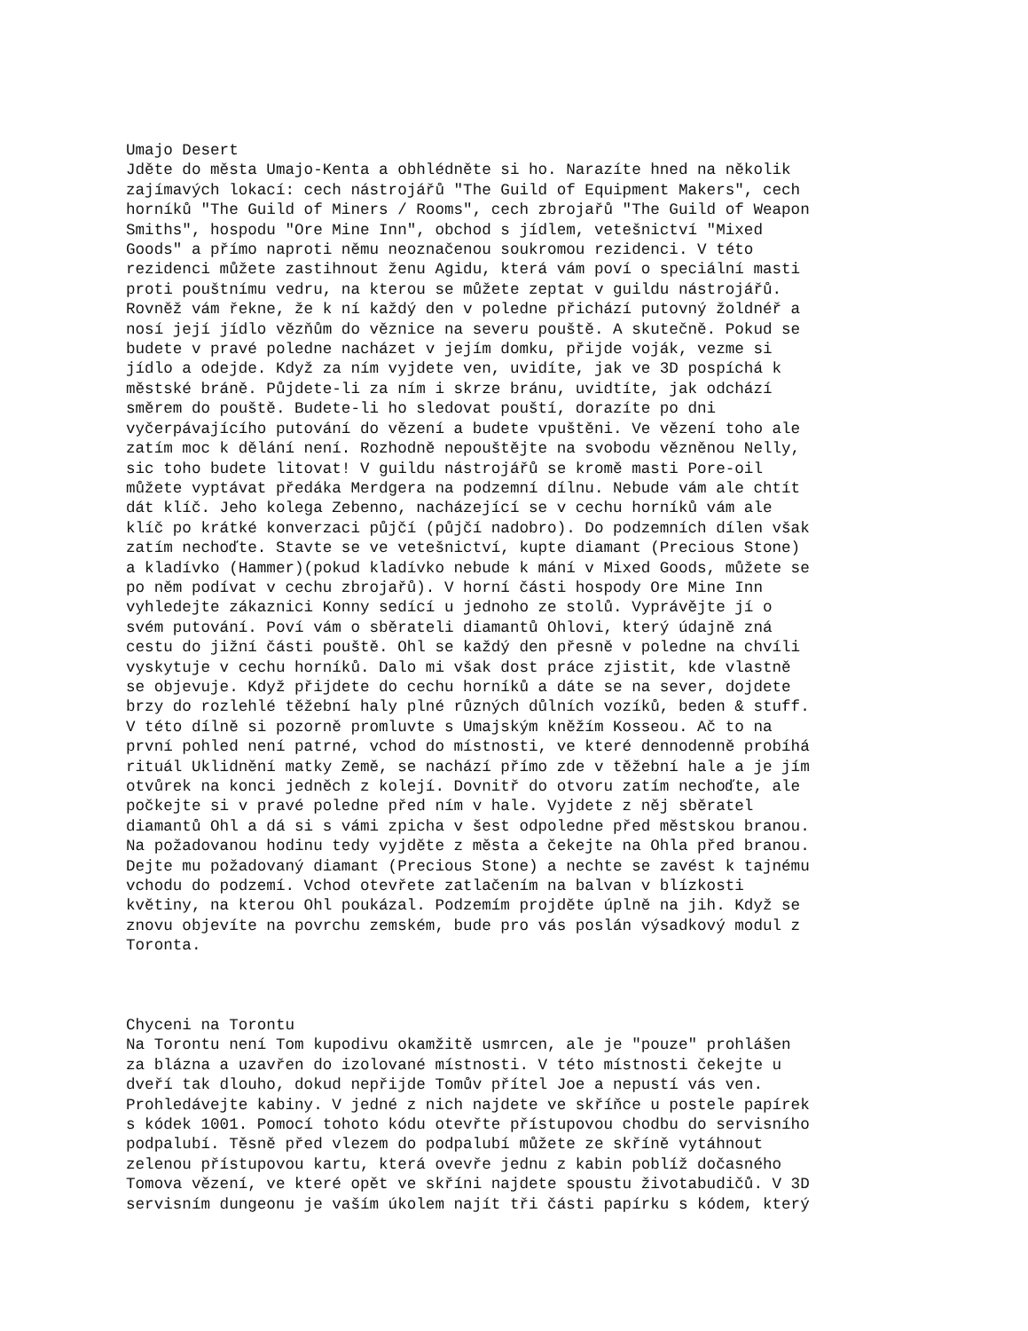Umajo Desert Jděte do města Umajo-Kenta a obhlédněte si ho. Narazíte hned na několik zajímavých lokací: cech nástrojářů "The Guild of Equipment Makers", cech horníků "The Guild of Miners / Rooms", cech zbrojařů "The Guild of Weapon Smiths", hospodu "Ore Mine Inn", obchod s jídlem, vetešnictví "Mixed Goods" a přímo naproti němu neoznačenou soukromou rezidenci. V této rezidenci můžete zastihnout ženu Agidu, která vám poví o speciální masti proti pouštnímu vedru, na kterou se můžete zeptat v guildu nástrojářů. Rovněž vám řekne, že k ní každý den v poledne přichází putovný žoldnéř a nosí její jídlo vězňům do věznice na severu pouště. A skutečně. Pokud se budete v pravé poledne nacházet v jejím domku, přijde voják, vezme si jídlo a odejde. Když za ním vyjdete ven, uvidíte, jak ve 3D pospíchá k městské bráně. Půjdete-li za ním i skrze bránu, uvidtíte, jak odchází směrem do pouště. Budete-li ho sledovat pouští, dorazíte po dni vyčerpávajícího putování do vězení a budete vpuštěni. Ve vězení toho ale zatím moc k dělání není. Rozhodně nepouštějte na svobodu vězněnou Nelly, sic toho budete litovat! V guildu nástrojářů se kromě masti Pore-oil můžete vyptávat předáka Merdgera na podzemní dílnu. Nebude vám ale chtít dát klíč. Jeho kolega Zebenno, nacházející se v cechu horníků vám ale klíč po krátké konverzaci půjčí (půjčí nadobro). Do podzemních dílen však zatím nechoďte. Stavte se ve vetešnictví, kupte diamant (Precious Stone) a kladívko (Hammer)(pokud kladívko nebude k mání v Mixed Goods, můžete se po něm podívat v cechu zbrojařů). V horní části hospody Ore Mine Inn vyhledejte zákaznici Konny sedící u jednoho ze stolů. Vyprávějte jí o svém putování. Poví vám o sběrateli diamantů Ohlovi, který údajně zná cestu do jižní části pouště. Ohl se každý den přesně v poledne na chvíli vyskytuje v cechu horníků. Dalo mi však dost práce zjistit, kde vlastně se objevuje. Když přijdete do cechu horníků a dáte se na sever, dojdete brzy do rozlehlé těžební haly plné různých důlních vozíků, beden & stuff. V této dílně si pozorně promluvte s Umajským kněžím Kosseou. Ač to na první pohled není patrné, vchod do místnosti, ve které dennodenně probíhá rituál Uklidnění matky Země, se nachází přímo zde v těžební hale a je jím otvůrek na konci jedněch z kolejí. Dovnitř do otvoru zatím nechoďte, ale počkejte si v pravé poledne před ním v hale. Vyjdete z něj sběratel diamantů Ohl a dá si s vámi zpicha v šest odpoledne před městskou branou. Na požadovanou hodinu tedy vyjděte z města a čekejte na Ohla před branou. Dejte mu požadovaný diamant (Precious Stone) a nechte se zavést k tajnému vchodu do podzemí. Vchod otevřete zatlačením na balvan v blízkosti květiny, na kterou Ohl poukázal. Podzemím projděte úplně na jih. Když se znovu objevíte na povrchu zemském, bude pro vás poslán výsadkový modul z Toronta. Chyceni na Torontu Na Torontu není Tom kupodivu okamžitě usmrcen, ale je "pouze" prohlášen za blázna a uzavřen do izolované místnosti. V této místnosti čekejte u dveří tak dlouho, dokud nepřijde Tomův přítel Joe a nepustí vás ven. Prohledávejte kabiny. V jedné z nich najdete ve skříňce u postele papírek s kódek 1001. Pomocí tohoto kódu otevřte přístupovou chodbu do servisního podpalubí. Těsně před vlezem do podpalubí můžete ze skříně vytáhnout zelenou přístupovou kartu, která ovevře jednu z kabin poblíž dočasného Tomova vězení, ve které opět ve skříni najdete spoustu životabudičů. V 3D servisním dungeonu je vaším úkolem najít tři části papírku s kódem, který